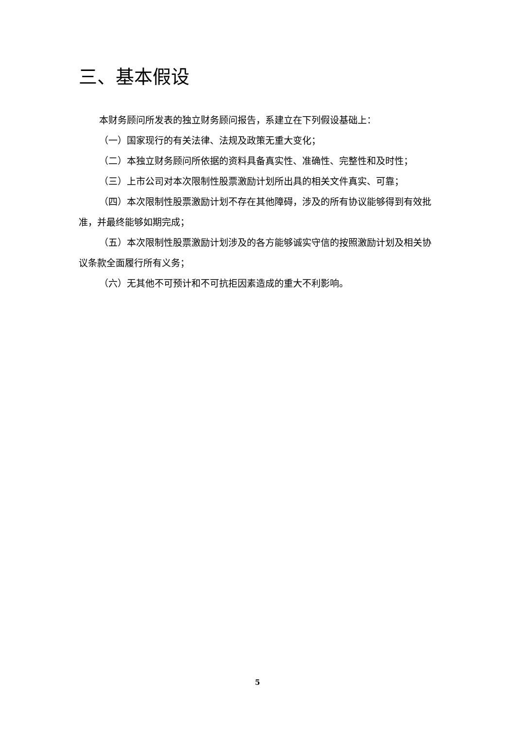三、基本假设
本财务顾问所发表的独立财务顾问报告，系建立在下列假设基础上：
（一）国家现行的有关法律、法规及政策无重大变化；
（二）本独立财务顾问所依据的资料具备真实性、准确性、完整性和及时性；
（三）上市公司对本次限制性股票激励计划所出具的相关文件真实、可靠；
（四）本次限制性股票激励计划不存在其他障碍，涉及的所有协议能够得到有效批准，并最终能够如期完成；
（五）本次限制性股票激励计划涉及的各方能够诚实守信的按照激励计划及相关协议条款全面履行所有义务；
（六）无其他不可预计和不可抗拒因素造成的重大不利影响。
5